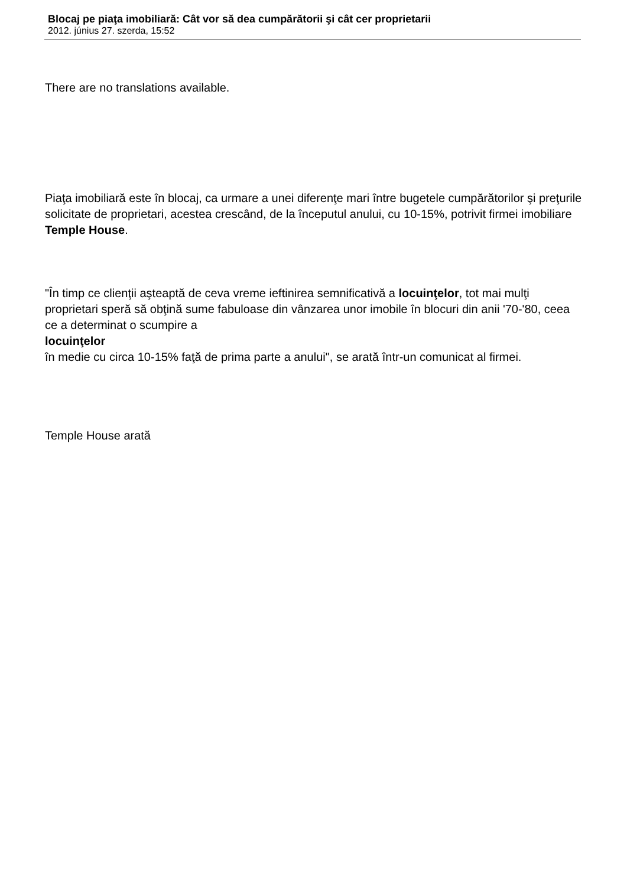Blocaj pe piaţa imobiliară: Cât vor să dea cumpărătorii şi cât cer proprietarii
2012. június 27. szerda, 15:52
There are no translations available.
Piaţa imobiliară este în blocaj, ca urmare a unei diferenţe mari între bugetele cumpărătorilor şi preţurile solicitate de proprietari, acestea crescând, de la începutul anului, cu 10-15%, potrivit firmei imobiliare Temple House.
"În timp ce clienţii aşteaptă de ceva vreme ieftinirea semnificativă a locuinţelor, tot mai mulţi proprietari speră să obţină sume fabuloase din vânzarea unor imobile în blocuri din anii '70-'80, ceea ce a determinat o scumpire a
locuinţelor
în medie cu circa 10-15% faţă de prima parte a anului", se arată într-un comunicat al firmei.
Temple House arată